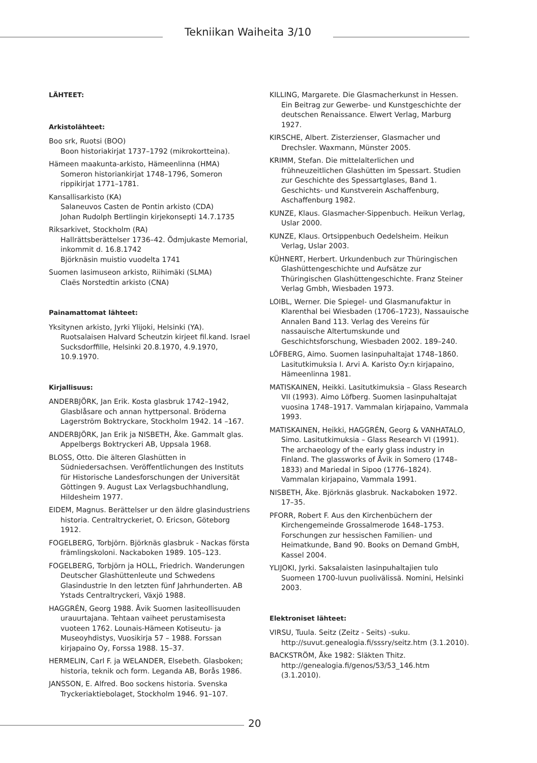Tekniikan Waiheita 3/10
LÄHTEET:
Arkistolähteet:
Boo srk, Ruotsi (BOO)
Boon historiakirjat 1737–1792 (mikrokortteina).
Hämeen maakunta-arkisto, Hämeenlinna (HMA)
Someron historiankirjat 1748–1796, Someron rippikirjat 1771–1781.
Kansallisarkisto (KA)
Salaneuvos Casten de Pontin arkisto (CDA)
Johan Rudolph Bertlingin kirjekonsepti 14.7.1735
Riksarkivet, Stockholm (RA)
Hallrättsberättelser 1736–42. Ödmjukaste Memorial, inkommit d. 16.8.1742
Björknäsin muistio vuodelta 1741
Suomen lasimuseon arkisto, Riihimäki (SLMA)
Claës Norstedtin arkisto (CNA)
Painamattomat lähteet:
Yksitynen arkisto, Jyrki Ylijoki, Helsinki (YA). Ruotsalaisen Halvard Scheutzin kirjeet fil.kand. Israel Sucksdorffille, Helsinki 20.8.1970, 4.9.1970, 10.9.1970.
Kirjallisuus:
ANDERBJÖRK, Jan Erik. Kosta glasbruk 1742–1942, Glasblåsare och annan hyttpersonal. Bröderna Lagerström Boktryckare, Stockholm 1942. 14 –167.
ANDERBJÖRK, Jan Erik ja NISBETH, Åke. Gammalt glas. Appelbergs Boktryckeri AB, Uppsala 1968.
BLOSS, Otto. Die älteren Glashütten in Südniedersachsen. Veröffentlichungen des Instituts für Historische Landesforschungen der Universität Göttingen 9. August Lax Verlagsbuchhandlung, Hildesheim 1977.
EIDEM, Magnus. Berättelser ur den äldre glasindustriens historia. Centraltryckeriet, O. Ericson, Göteborg 1912.
FOGELBERG, Torbjörn. Björknäs glasbruk - Nackas första främlingskoloni. Nackaboken 1989. 105–123.
FOGELBERG, Torbjörn ja HOLL, Friedrich. Wanderungen Deutscher Glashüttenleute und Schwedens Glasindustrie In den letzten fünf Jahrhunderten. AB Ystads Centraltryckeri, Växjö 1988.
HAGGRÉN, Georg 1988. Åvik Suomen lasiteollisuuden urauurtajana. Tehtaan vaiheet perustamisesta vuoteen 1762. Lounais-Hämeen Kotiseutu- ja Museoyhdistys, Vuosikirja 57 – 1988. Forssan kirjapaino Oy, Forssa 1988. 15–37.
HERMELIN, Carl F. ja WELANDER, Elsebeth. Glasboken; historia, teknik och form. Leganda AB, Borås 1986.
JANSSON, E. Alfred. Boo sockens historia. Svenska Tryckeriaktiebolaget, Stockholm 1946. 91–107.
KILLING, Margarete. Die Glasmacherkunst in Hessen. Ein Beitrag zur Gewerbe- und Kunstgeschichte der deutschen Renaissance. Elwert Verlag, Marburg 1927.
KIRSCHE, Albert. Zisterzienser, Glasmacher und Drechsler. Waxmann, Münster 2005.
KRIMM, Stefan. Die mittelalterlichen und frühneuzeitlichen Glashütten im Spessart. Studien zur Geschichte des Spessartglases, Band 1. Geschichts- und Kunstverein Aschaffenburg, Aschaffenburg 1982.
KUNZE, Klaus. Glasmacher-Sippenbuch. Heikun Verlag, Uslar 2000.
KUNZE, Klaus. Ortsippenbuch Oedelsheim. Heikun Verlag, Uslar 2003.
KÜHNERT, Herbert. Urkundenbuch zur Thüringischen Glashüttengeschichte und Aufsätze zur Thüringischen Glashüttengeschichte. Franz Steiner Verlag Gmbh, Wiesbaden 1973.
LOIBL, Werner. Die Spiegel- und Glasmanufaktur in Klarenthal bei Wiesbaden (1706–1723), Nassauische Annalen Band 113. Verlag des Vereins für nassauische Altertumskunde und Geschichtsforschung, Wiesbaden 2002. 189–240.
LÖFBERG, Aimo. Suomen lasinpuhaltajat 1748–1860. Lasitutkimuksia I. Arvi A. Karisto Oy:n kirjapaino, Hämeenlinna 1981.
MATISKAINEN, Heikki. Lasitutkimuksia – Glass Research VII (1993). Aimo Löfberg. Suomen lasinpuhaltajat vuosina 1748–1917. Vammalan kirjapaino, Vammala 1993.
MATISKAINEN, Heikki, HAGGRÉN, Georg & VANHATALO, Simo. Lasitutkimuksia – Glass Research VI (1991). The archaeology of the early glass industry in Finland. The glassworks of Åvik in Somero (1748–1833) and Mariedal in Sipoo (1776–1824). Vammalan kirjapaino, Vammala 1991.
NISBETH, Åke. Björknäs glasbruk. Nackaboken 1972. 17–35.
PFORR, Robert F. Aus den Kirchenbüchern der Kirchengemeinde Grossalmerode 1648–1753. Forschungen zur hessischen Familien- und Heimatkunde, Band 90. Books on Demand GmbH, Kassel 2004.
YLIJOKI, Jyrki. Saksalaisten lasinpuhaltajien tulo Suomeen 1700-luvun puolivälissä. Nomini, Helsinki 2003.
Elektroniset lähteet:
VIRSU, Tuula. Seitz (Zeitz - Seits) -suku. http://suvut.genealogia.fi/sssry/seitz.htm (3.1.2010).
BACKSTRÖM, Åke 1982: Släkten Thitz. http://genealogia.fi/genos/53/53_146.htm (3.1.2010).
20